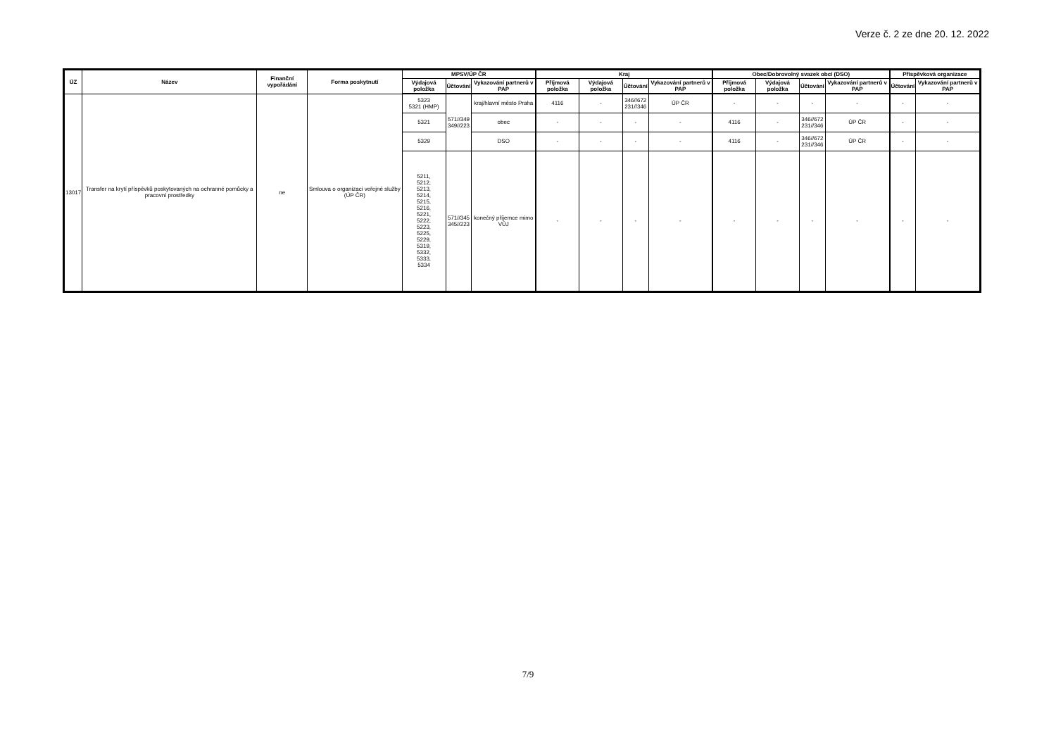Verze č. 2 ze dne 20. 12. 2022
| ÚZ | Název | Finanční vypořádání | Forma poskytnutí | MPSV/ÚP ČR | | | Kraj | | | | Obec/Dobrovolný svazek obcí (DSO) | | | | Příspěvková organizace | |
| --- | --- | --- | --- | --- | --- | --- | --- | --- | --- | --- | --- | --- | --- | --- | --- | --- |
| | | | | Výdajová položka | Účtování | Vykazování partnerů v PAP | Příjmová položka | Výdajová položka | Účtování | Vykazování partnerů v PAP | Příjmová položka | Výdajová položka | Účtování | Vykazování partnerů v PAP | Účtování | Vykazování partnerů v PAP |
| 13017 | Transfer na krytí příspěvků poskytovaných na ochranné pomůcky a pracovní prostředky | ne | Smlouva o organizaci veřejné služby (ÚP ČR) | 5323 5321 (HMP) | 571//349 349//223 | kraj/hlavní město Praha | 4116 | - | 346//672 231//346 | ÚP ČR | - | - | - | - | - | - |
| | | | | 5321 | | obec | - | - | - | - | 4116 | - | 346//672 231//346 | ÚP ČR | - | - |
| | | | | 5329 | | DSO | - | - | - | - | 4116 | - | 346//672 231//346 | ÚP ČR | - | - |
| | | | | 5211, 5212, 5213, 5214, 5215, 5216, 5221, 5222, 5223, 5225, 5229, 5319, 5332, 5333, 5334 | 571//345 345//223 | konečný příjemce mimo VÚJ | - | - | - | - | - | - | - | - | - | - |
7/9